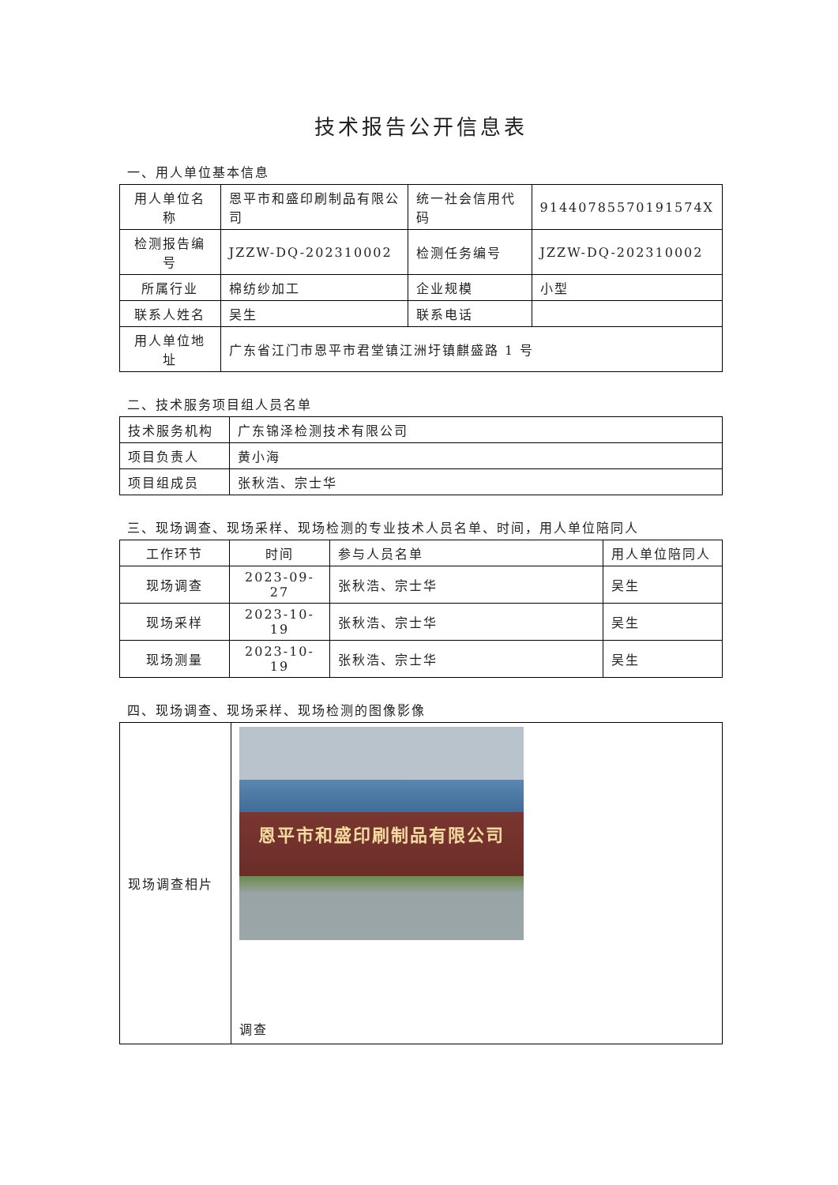技术报告公开信息表
一、用人单位基本信息
| 用人单位名称 | 恩平市和盛印刷制品有限公司 | 统一社会信用代码 | 91440785570191574X |
| 检测报告编号 | JZZW-DQ-202310002 | 检测任务编号 | JZZW-DQ-202310002 |
| 所属行业 | 棉纺纱加工 | 企业规模 | 小型 |
| 联系人姓名 | 吴生 | 联系电话 | |
| 用人单位地址 | 广东省江门市恩平市君堂镇江洲圩镇麒盛路 1 号 | | |
二、技术服务项目组人员名单
| 技术服务机构 | 广东锦泽检测技术有限公司 |
| 项目负责人 | 黄小海 |
| 项目组成员 | 张秋浩、宗士华 |
三、现场调查、现场采样、现场检测的专业技术人员名单、时间，用人单位陪同人
| 工作环节 | 时间 | 参与人员名单 | 用人单位陪同人 |
| --- | --- | --- | --- |
| 现场调查 | 2023-09-27 | 张秋浩、宗士华 | 吴生 |
| 现场采样 | 2023-10-19 | 张秋浩、宗士华 | 吴生 |
| 现场测量 | 2023-10-19 | 张秋浩、宗士华 | 吴生 |
四、现场调查、现场采样、现场检测的图像影像
| 现场调查相片 | 恩平市和盛印刷制品有限公司 调查 |